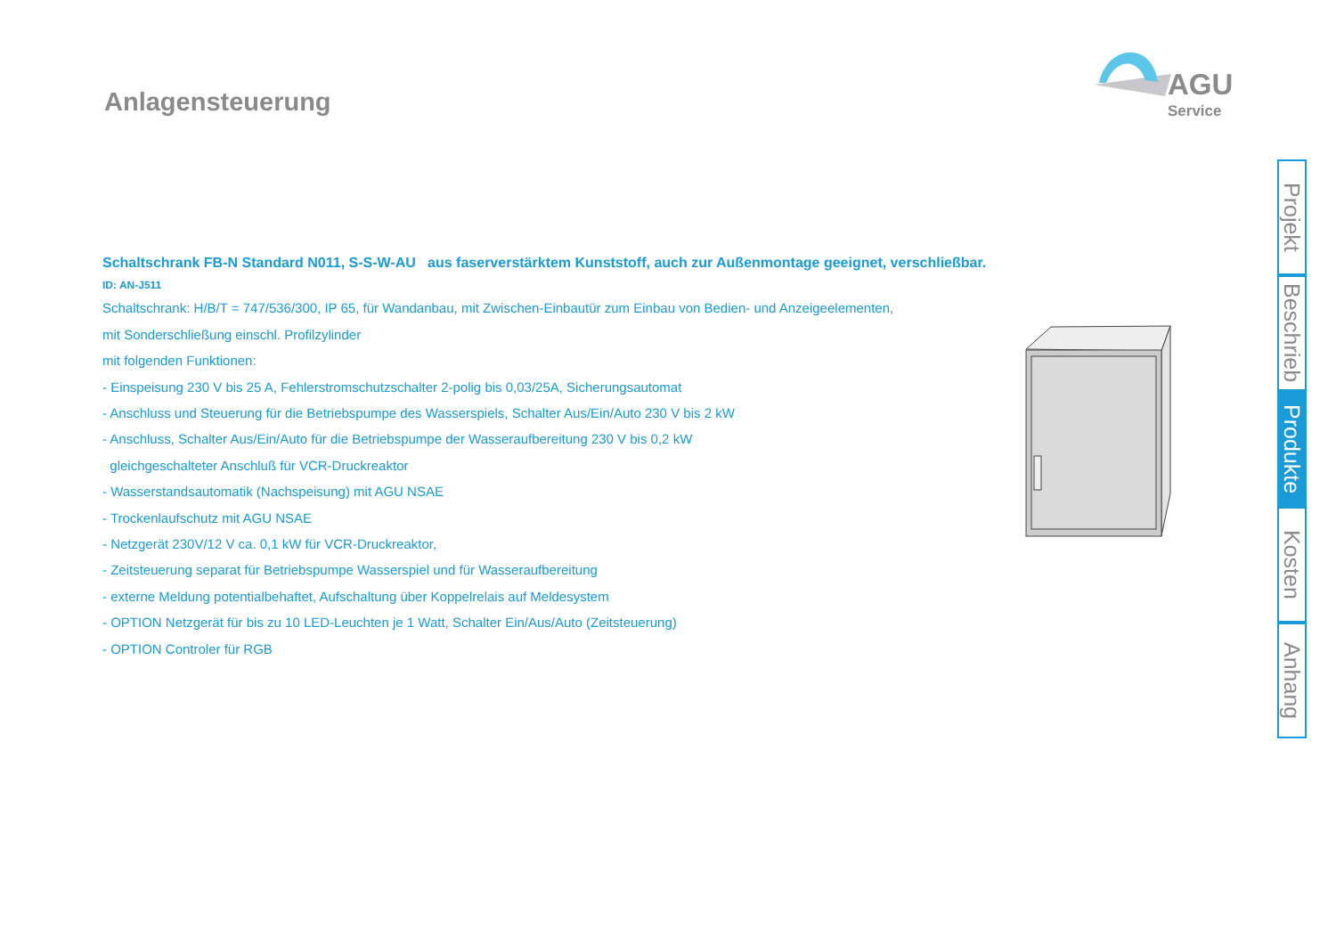Anlagensteuerung AGU
Service
Schaltschrank FB-N Standard N011, S-S-W-AU aus faserverstärktem Kunststoff, auch zur Außenmontage geeignet, verschließbar.
ID: AN-J511
Schaltschrank: H/B/T = 747/536/300, IP 65, für Wandanbau, mit Zwischen-Einbautür zum Einbau von Bedien- und Anzeigeelementen,
mit Sonderschließung einschl. Profilzylinder
mit folgenden Funktionen:
- Einspeisung 230 V bis 25 A, Fehlerstromschutzschalter 2-polig bis 0,03/25A, Sicherungsautomat
- Anschluss und Steuerung für die Betriebspumpe des Wasserspiels, Schalter Aus/Ein/Auto 230 V bis 2 kW
- Anschluss, Schalter Aus/Ein/Auto für die Betriebspumpe der Wasseraufbereitung 230 V bis 0,2 kW
gleichgeschalteter Anschluß für VCR-Druckreaktor
- Wasserstandsautomatik (Nachspeisung) mit AGU NSAE
- Trockenlaufschutz mit AGU NSAE
- Netzgerät 230V/12 V ca. 0,1 kW für VCR-Druckreaktor,
- Zeitsteuerung separat für Betriebspumpe Wasserspiel und für Wasseraufbereitung
- externe Meldung potentialbehaftet, Aufschaltung über Koppelrelais auf Meldesystem
- OPTION Netzgerät für bis zu 10 LED-Leuchten je 1 Watt, Schalter Ein/Aus/Auto (Zeitsteuerung)
- OPTION Controler für RGB
Projekt
Beschrieb
Produkte
Kosten
Anhang